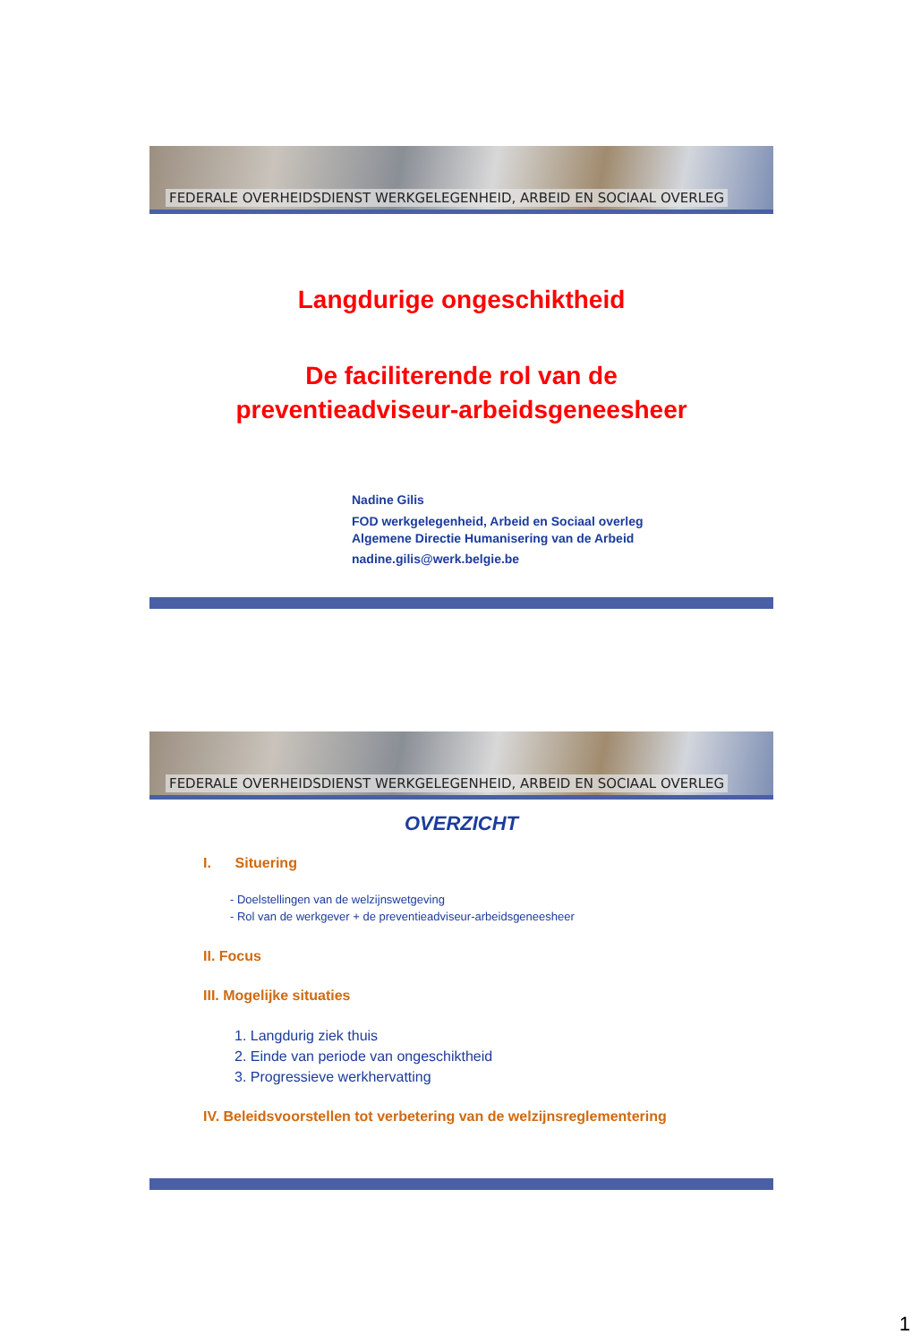FEDERALE OVERHEIDSDIENST WERKGELEGENHEID, ARBEID EN SOCIAAL OVERLEG
Langdurige ongeschiktheid
De faciliterende rol van de
preventieadviseur-arbeidsgeneesheer
Nadine Gilis
FOD werkgelegenheid, Arbeid en Sociaal overleg
Algemene Directie Humanisering van de Arbeid
nadine.gilis@werk.belgie.be
FEDERALE OVERHEIDSDIENST WERKGELEGENHEID, ARBEID EN SOCIAAL OVERLEG
OVERZICHT
I. Situering
- Doelstellingen van de welzijnswetgeving
- Rol van de werkgever + de preventieadviseur-arbeidsgeneesheer
II. Focus
III. Mogelijke situaties
1. Langdurig ziek thuis
2. Einde van periode van ongeschiktheid
3. Progressieve werkhervatting
IV. Beleidsvoorstellen tot verbetering van de welzijnsreglementering
1